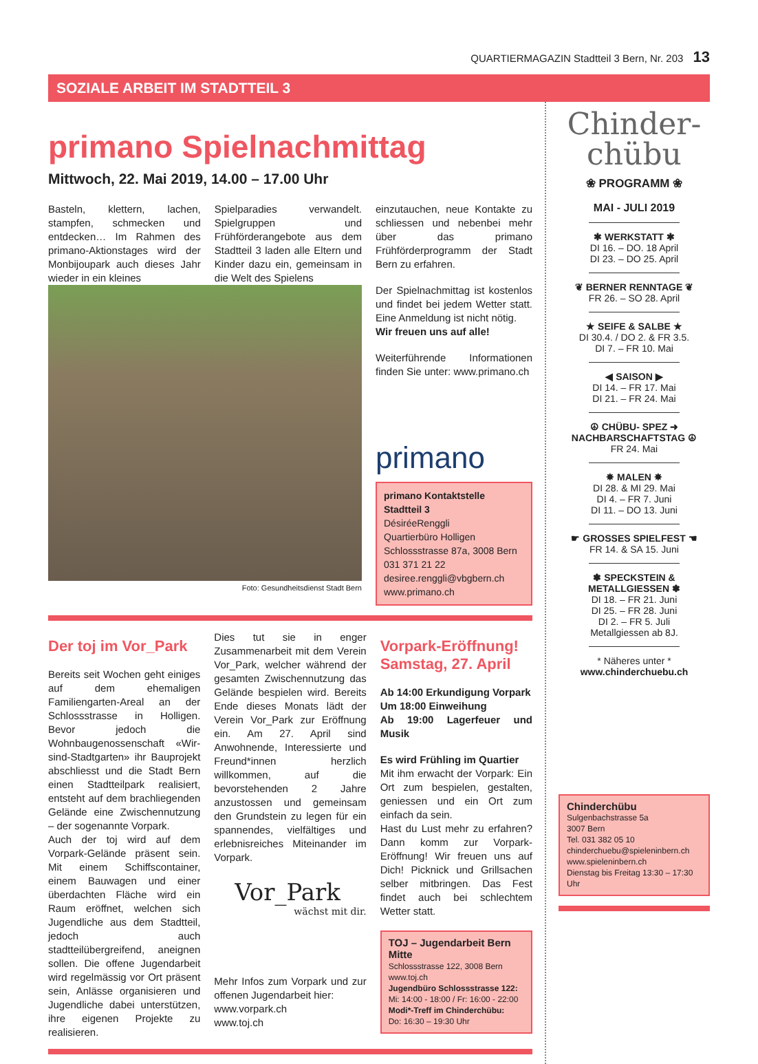QUARTIERMAGAZIN Stadtteil 3 Bern, Nr. 203 13
SOZIALE ARBEIT IM STADTTEIL 3
primano Spielnachmittag
Mittwoch, 22. Mai 2019, 14.00 – 17.00 Uhr
Basteln, klettern, lachen, stampfen, schmecken und entdecken… Im Rahmen des primano-Aktionstages wird der Monbijoupark auch dieses Jahr wieder in ein kleines
Spielparadies verwandelt. Spielgruppen und Frühförderangebote aus dem Stadtteil 3 laden alle Eltern und Kinder dazu ein, gemeinsam in die Welt des Spielens
Foto: Gesundheitsdienst Stadt Bern
einzutauchen, neue Kontakte zu schliessen und nebenbei mehr über das primano Frühförderprogramm der Stadt Bern zu erfahren.
Der Spielnachmittag ist kostenlos und findet bei jedem Wetter statt. Eine Anmeldung ist nicht nötig.
Wir freuen uns auf alle!
Weiterführende Informationen finden Sie unter: www.primano.ch
primano
primano Kontaktstelle Stadtteil 3
DésiréeRenggli
Quartierbüro Holligen
Schlossstrasse 87a, 3008 Bern
031 371 21 22
desiree.renggli@vbgbern.ch
www.primano.ch
Der toj im Vor_Park
Bereits seit Wochen geht einiges auf dem ehemaligen Familiengarten-Areal an der Schlossstrasse in Holligen. Bevor jedoch die Wohnbaugenossenschaft «Wir-sind-Stadtgarten» ihr Bauprojekt abschliesst und die Stadt Bern einen Stadtteilpark realisiert, entsteht auf dem brachliegenden Gelände eine Zwischennutzung – der sogenannte Vorpark.
Auch der toj wird auf dem Vorpark-Gelände präsent sein. Mit einem Schiffscontainer, einem Bauwagen und einer überdachten Fläche wird ein Raum eröffnet, welchen sich Jugendliche aus dem Stadtteil, jedoch auch stadtteilübergreifend, aneignen sollen. Die offene Jugendarbeit wird regelmässig vor Ort präsent sein, Anlässe organisieren und Jugendliche dabei unterstützen, ihre eigenen Projekte zu realisieren.
Dies tut sie in enger Zusammenarbeit mit dem Verein Vor_Park, welcher während der gesamten Zwischennutzung das Gelände bespielen wird. Bereits Ende dieses Monats lädt der Verein Vor_Park zur Eröffnung ein. Am 27. April sind Anwohnende, Interessierte und Freund*innen herzlich willkommen, auf die bevorstehenden 2 Jahre anzustossen und gemeinsam den Grundstein zu legen für ein spannendes, vielfältiges und erlebnisreiches Miteinander im Vorpark.
Vor_Park
wächst mit dir.
Mehr Infos zum Vorpark und zur offenen Jugendarbeit hier:
www.vorpark.ch
www.toj.ch
Vorpark-Eröffnung!
Samstag, 27. April
Ab 14:00 Erkundigung Vorpark
Um 18:00 Einweihung
Ab 19:00 Lagerfeuer und Musik
Es wird Frühling im Quartier
Mit ihm erwacht der Vorpark: Ein Ort zum bespielen, gestalten, geniessen und ein Ort zum einfach da sein.
Hast du Lust mehr zu erfahren? Dann komm zur Vorpark-Eröffnung! Wir freuen uns auf Dich! Picknick und Grillsachen selber mitbringen. Das Fest findet auch bei schlechtem Wetter statt.
TOJ – Jugendarbeit Bern Mitte
Schlossstrasse 122, 3008 Bern
www.toj.ch
Jugendbüro Schlossstrasse 122:
Mi: 14:00 - 18:00 / Fr: 16:00 - 22:00
Modi*-Treff im Chinderchübu:
Do: 16:30 – 19:30 Uhr
Chinder-
chübu
❀ PROGRAMM ❀
MAI - JULI 2019
✱ WERKSTATT ✱
DI 16. – DO. 18 April
DI 23. – DO 25. April
❦ BERNER RENNTAGE ❦
FR 26. – SO 28. April
★ SEIFE & SALBE ★
DI 30.4. / DO 2. & FR 3.5.
DI 7. – FR 10. Mai
◀ SAISON ▶
DI 14. – FR 17. Mai
DI 21. – FR 24. Mai
☮ CHÜBU- SPEZ ➜
NACHBARSCHAFTSTAG ☮
FR 24. Mai
✸ MALEN ✸
DI 28. & MI 29. Mai
DI 4. – FR 7. Juni
DI 11. – DO 13. Juni
☛ GROSSES SPIELFEST ☚
FR 14. & SA 15. Juni
✽ SPECKSTEIN & METALLGIESSEN ✽
DI 18. – FR 21. Juni
DI 25. – FR 28. Juni
DI 2. – FR 5. Juli
Metallgiessen ab 8J.
* Näheres unter *
www.chinderchuebu.ch
Chinderchübu
Sulgenbachstrasse 5a
3007 Bern
Tel. 031 382 05 10
chinderchuebu@spieleninbern.ch
www.spieleninbern.ch
Dienstag bis Freitag 13:30 – 17:30 Uhr